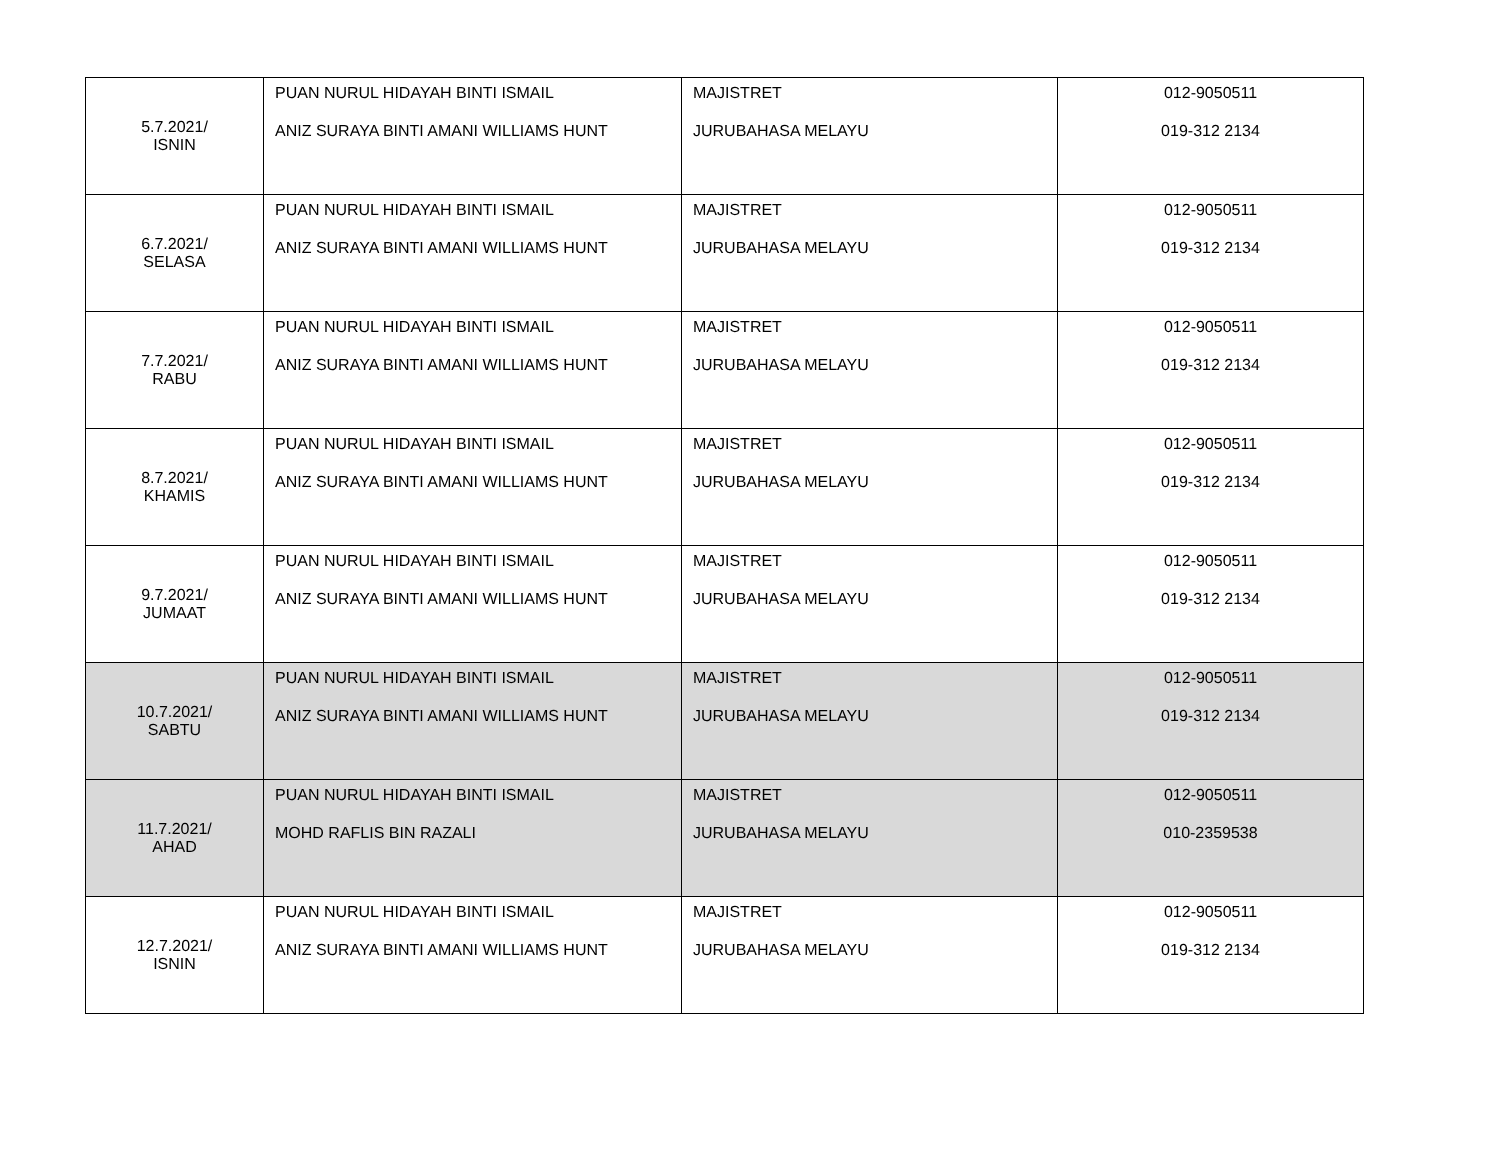| 5.7.2021/ ISNIN | PUAN NURUL HIDAYAH BINTI ISMAIL ANIZ SURAYA BINTI AMANI WILLIAMS HUNT | MAJISTRET JURUBAHASA MELAYU | 012-9050511 019-312 2134 |
| 6.7.2021/ SELASA | PUAN NURUL HIDAYAH BINTI ISMAIL ANIZ SURAYA BINTI AMANI WILLIAMS HUNT | MAJISTRET JURUBAHASA MELAYU | 012-9050511 019-312 2134 |
| 7.7.2021/ RABU | PUAN NURUL HIDAYAH BINTI ISMAIL ANIZ SURAYA BINTI AMANI WILLIAMS HUNT | MAJISTRET JURUBAHASA MELAYU | 012-9050511 019-312 2134 |
| 8.7.2021/ KHAMIS | PUAN NURUL HIDAYAH BINTI ISMAIL ANIZ SURAYA BINTI AMANI WILLIAMS HUNT | MAJISTRET JURUBAHASA MELAYU | 012-9050511 019-312 2134 |
| 9.7.2021/ JUMAAT | PUAN NURUL HIDAYAH BINTI ISMAIL ANIZ SURAYA BINTI AMANI WILLIAMS HUNT | MAJISTRET JURUBAHASA MELAYU | 012-9050511 019-312 2134 |
| 10.7.2021/ SABTU | PUAN NURUL HIDAYAH BINTI ISMAIL ANIZ SURAYA BINTI AMANI WILLIAMS HUNT | MAJISTRET JURUBAHASA MELAYU | 012-9050511 019-312 2134 |
| 11.7.2021/ AHAD | PUAN NURUL HIDAYAH BINTI ISMAIL MOHD RAFLIS BIN RAZALI | MAJISTRET JURUBAHASA MELAYU | 012-9050511 010-2359538 |
| 12.7.2021/ ISNIN | PUAN NURUL HIDAYAH BINTI ISMAIL ANIZ SURAYA BINTI AMANI WILLIAMS HUNT | MAJISTRET JURUBAHASA MELAYU | 012-9050511 019-312 2134 |